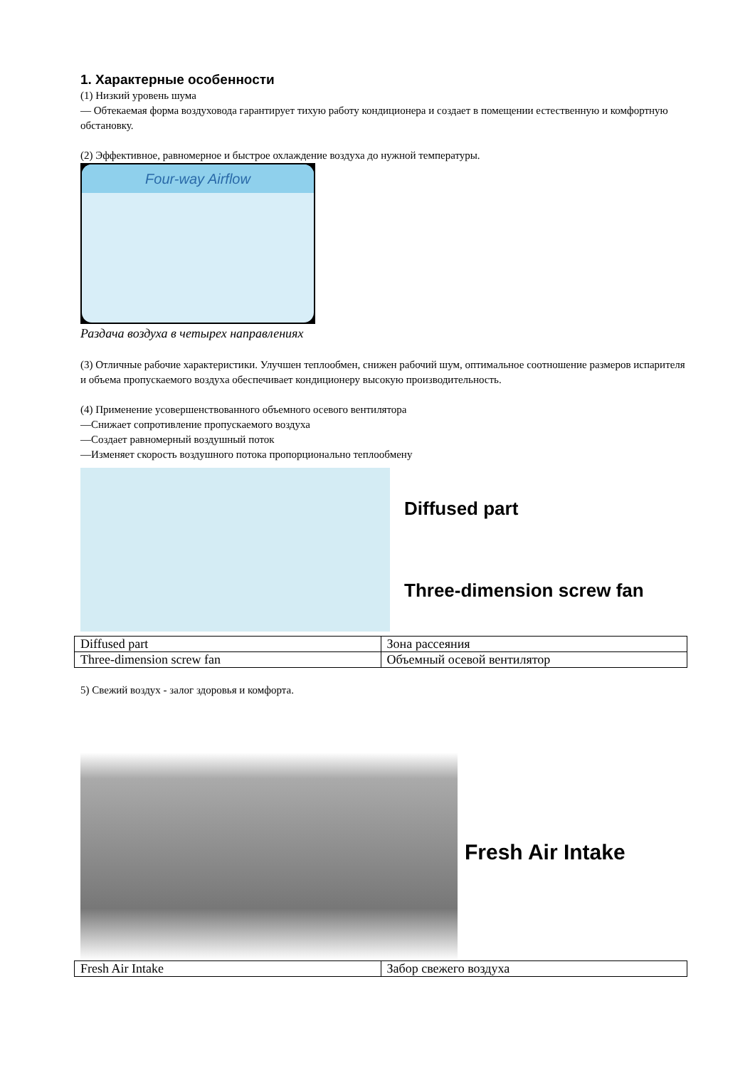1. Характерные особенности
(1) Низкий уровень шума
— Обтекаемая форма воздуховода гарантирует тихую работу кондиционера и создает в помещении естественную и комфортную обстановку.
(2) Эффективное, равномерное и быстрое охлаждение воздуха до нужной температуры.
Four-way Airflow
Раздача воздуха в четырех направлениях
(3) Отличные рабочие характеристики. Улучшен теплообмен, снижен рабочий шум, оптимальное соотношение размеров испарителя и объема пропускаемого воздуха обеспечивает кондиционеру высокую производительность.
(4) Применение усовершенствованного объемного осевого вентилятора
—Снижает сопротивление пропускаемого воздуха
—Создает равномерный воздушный поток
—Изменяет скорость воздушного потока пропорционально теплообмену
Diffused part
Three-dimension screw fan
| Diffused part | Зона рассеяния |
| Three-dimension screw fan | Объемный осевой вентилятор |
5) Свежий воздух - залог здоровья и комфорта.
Fresh Air Intake
| Fresh Air Intake | Забор свежего воздуха |